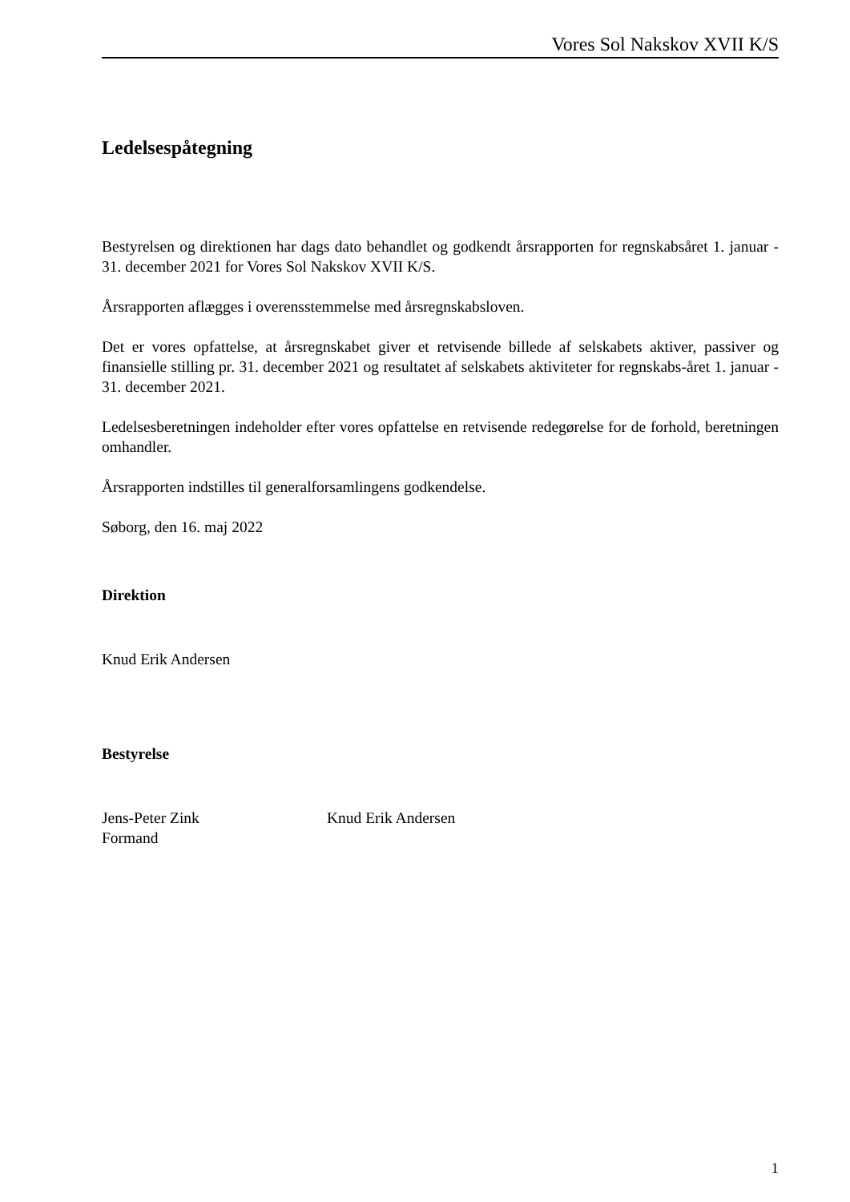Vores Sol Nakskov XVII K/S
Ledelsespåtegning
Bestyrelsen og direktionen har dags dato behandlet og godkendt årsrapporten for regnskabsåret 1. januar - 31. december 2021 for Vores Sol Nakskov XVII K/S.
Årsrapporten aflægges i overensstemmelse med årsregnskabsloven.
Det er vores opfattelse, at årsregnskabet giver et retvisende billede af selskabets aktiver, passiver og finansielle stilling pr. 31. december 2021 og resultatet af selskabets aktiviteter for regnskabs-året 1. januar - 31. december 2021.
Ledelsesberetningen indeholder efter vores opfattelse en retvisende redegørelse for de forhold, beretningen omhandler.
Årsrapporten indstilles til generalforsamlingens godkendelse.
Søborg, den 16. maj 2022
Direktion
Knud Erik Andersen
Bestyrelse
Jens-Peter Zink
Formand
Knud Erik Andersen
1